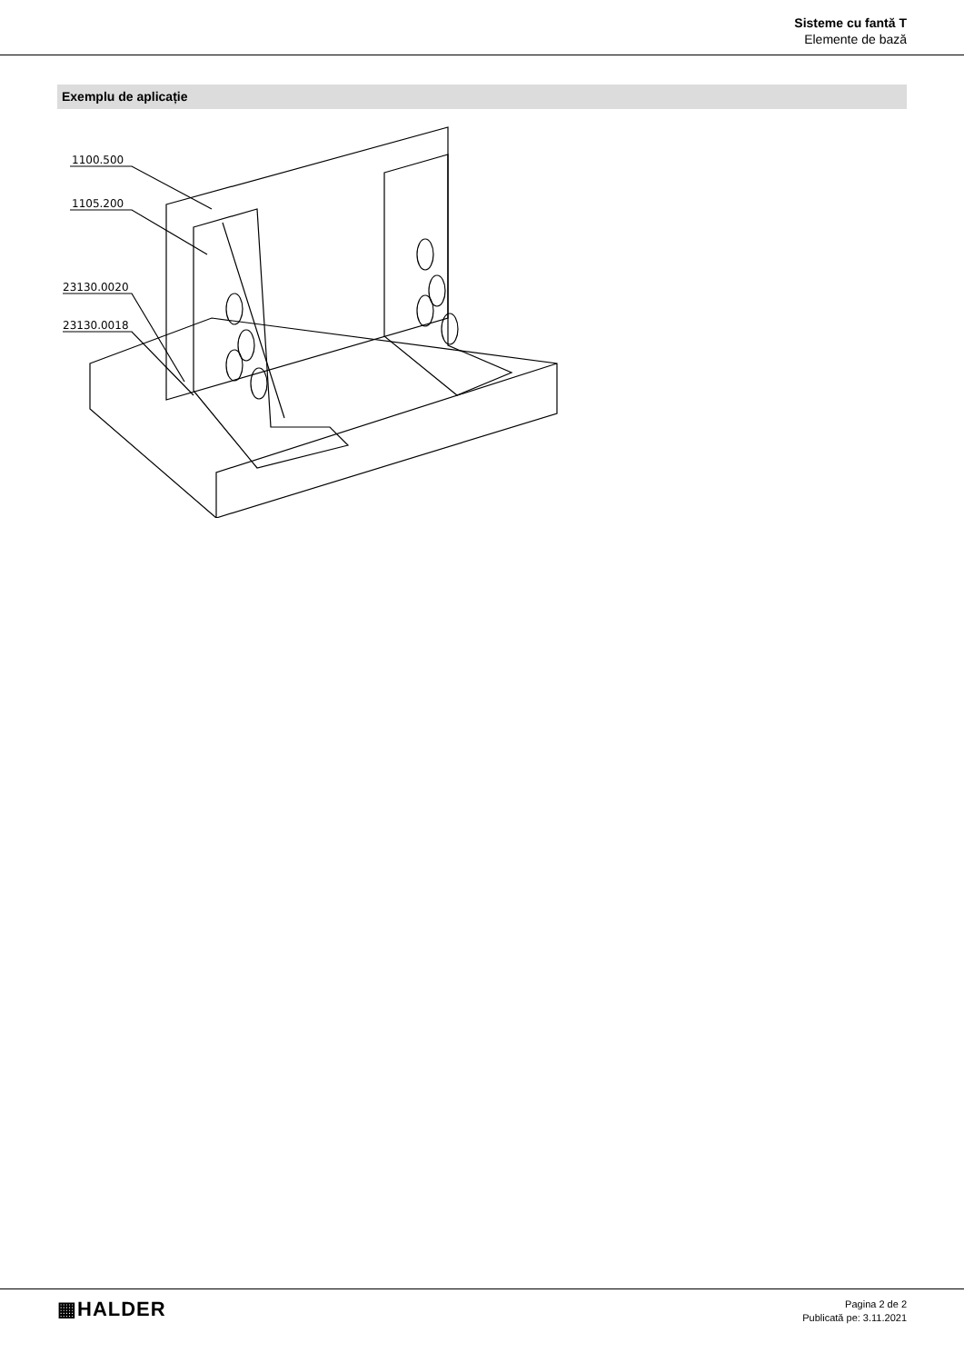Sisteme cu fantă T
Elemente de bază
Exemplu de aplicație
1100.500
1105.200
23130.0020
23130.0018
▦HALDER
Pagina 2 de 2
Publicată pe: 3.11.2021